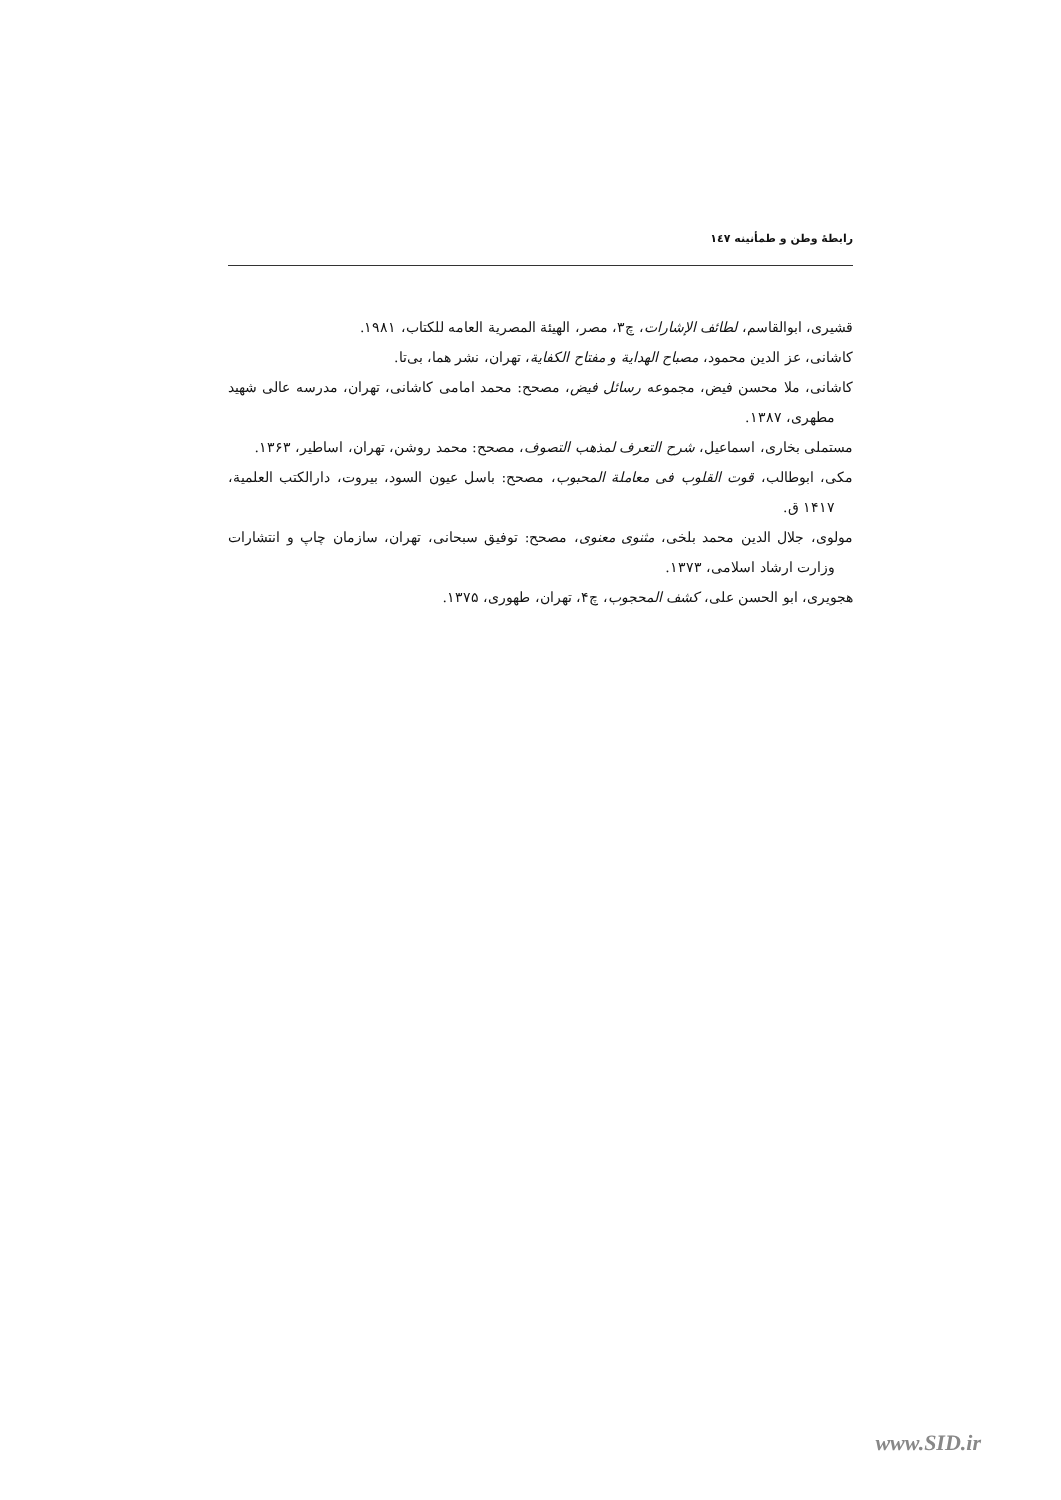رابطهٔ وطن و طمأنینه ۱٤٧
قشیری، ابوالقاسم، لطائف الإشارات، چ۳، مصر، الهیئة المصریة العامه للکتاب، ۱۹۸۱.
کاشانی، عز الدین محمود، مصباح الهدایة و مفتاح الکفایة، تهران، نشر هما، بی‌تا.
کاشانی، ملا محسن فیض، مجموعه رسائل فیض، مصحح: محمد امامی کاشانی، تهران، مدرسه عالی شهید مطهری، ۱۳۸۷.
مستملی بخاری، اسماعیل، شرح التعرف لمذهب التصوف، مصحح: محمد روشن، تهران، اساطیر، ۱۳۶۳.
مکی، ابوطالب، قوت القلوب فی معاملة المحبوب، مصحح: باسل عیون السود، بیروت، دارالکتب العلمیة، ۱۴۱۷ ق.
مولوی، جلال الدین محمد بلخی، مثنوی معنوی، مصحح: توفیق سبحانی، تهران، سازمان چاپ و انتشارات وزارت ارشاد اسلامی، ۱۳۷۳.
هجویری، ابو الحسن علی، کشف المحجوب، چ۴، تهران، طهوری، ۱۳۷۵.
www.SID.ir